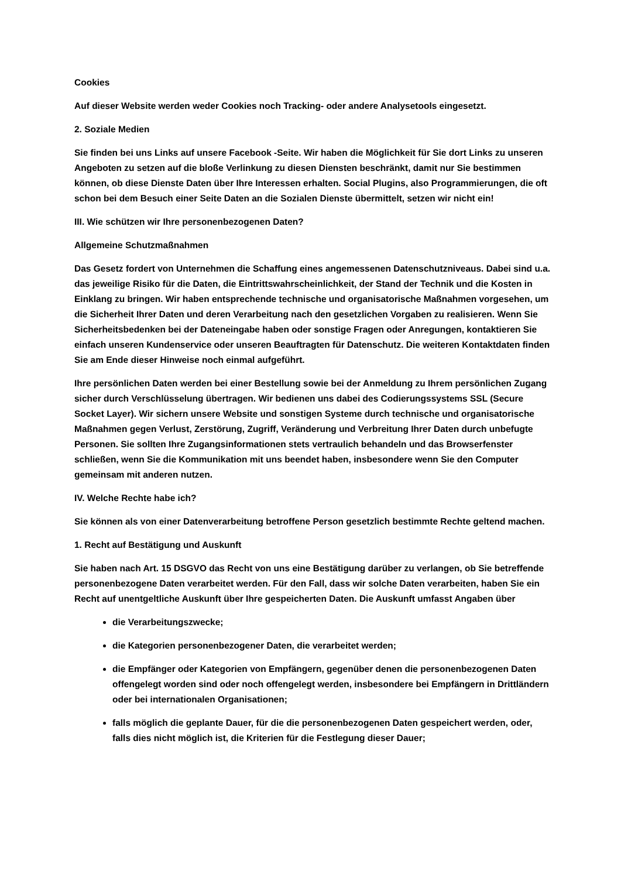Cookies
Auf dieser Website werden weder Cookies noch Tracking- oder andere Analysetools eingesetzt.
2. Soziale Medien
Sie finden bei uns Links auf unsere Facebook -Seite. Wir haben die Möglichkeit für Sie dort Links zu unseren Angeboten zu setzen auf die bloße Verlinkung zu diesen Diensten beschränkt, damit nur Sie bestimmen können, ob diese Dienste Daten über Ihre Interessen erhalten. Social Plugins, also Programmierungen, die oft schon bei dem Besuch einer Seite Daten an die Sozialen Dienste übermittelt, setzen wir nicht ein!
III. Wie schützen wir Ihre personenbezogenen Daten?
Allgemeine Schutzmaßnahmen
Das Gesetz fordert von Unternehmen die Schaffung eines angemessenen Datenschutzniveaus. Dabei sind u.a. das jeweilige Risiko für die Daten, die Eintrittswahrscheinlichkeit, der Stand der Technik und die Kosten in Einklang zu bringen. Wir haben entsprechende technische und organisatorische Maßnahmen vorgesehen, um die Sicherheit Ihrer Daten und deren Verarbeitung nach den gesetzlichen Vorgaben zu realisieren. Wenn Sie Sicherheitsbedenken bei der Dateneingabe haben oder sonstige Fragen oder Anregungen, kontaktieren Sie einfach unseren Kundenservice oder unseren Beauftragten für Datenschutz. Die weiteren Kontaktdaten finden Sie am Ende dieser Hinweise noch einmal aufgeführt.
Ihre persönlichen Daten werden bei einer Bestellung sowie bei der Anmeldung zu Ihrem persönlichen Zugang sicher durch Verschlüsselung übertragen. Wir bedienen uns dabei des Codierungssystems SSL (Secure Socket Layer). Wir sichern unsere Website und sonstigen Systeme durch technische und organisatorische Maßnahmen gegen Verlust, Zerstörung, Zugriff, Veränderung und Verbreitung Ihrer Daten durch unbefugte Personen. Sie sollten Ihre Zugangsinformationen stets vertraulich behandeln und das Browserfenster schließen, wenn Sie die Kommunikation mit uns beendet haben, insbesondere wenn Sie den Computer gemeinsam mit anderen nutzen.
IV. Welche Rechte habe ich?
Sie können als von einer Datenverarbeitung betroffene Person gesetzlich bestimmte Rechte geltend machen.
1. Recht auf Bestätigung und Auskunft
Sie haben nach Art. 15 DSGVO das Recht von uns eine Bestätigung darüber zu verlangen, ob Sie betreffende personenbezogene Daten verarbeitet werden. Für den Fall, dass wir solche Daten verarbeiten, haben Sie ein Recht auf unentgeltliche Auskunft über Ihre gespeicherten Daten. Die Auskunft umfasst Angaben über
die Verarbeitungszwecke;
die Kategorien personenbezogener Daten, die verarbeitet werden;
die Empfänger oder Kategorien von Empfängern, gegenüber denen die personenbezogenen Daten offengelegt worden sind oder noch offengelegt werden, insbesondere bei Empfängern in Drittländern oder bei internationalen Organisationen;
falls möglich die geplante Dauer, für die die personenbezogenen Daten gespeichert werden, oder, falls dies nicht möglich ist, die Kriterien für die Festlegung dieser Dauer;